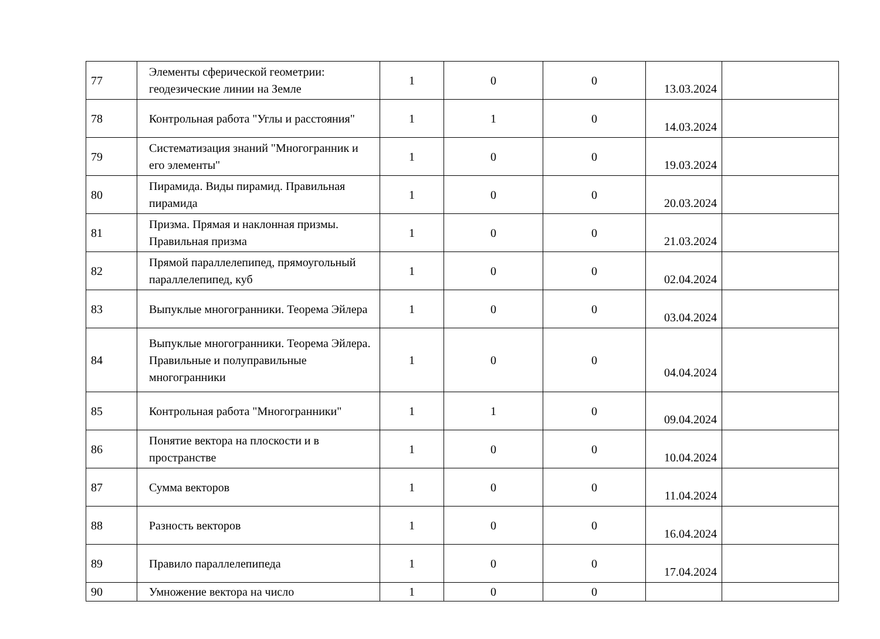| 77 | Элементы сферической геометрии: геодезические линии на Земле | 1 | 0 | 0 | 13.03.2024 | |
| 78 | Контрольная работа "Углы и расстояния" | 1 | 1 | 0 | 14.03.2024 | |
| 79 | Систематизация знаний "Многогранник и его элементы" | 1 | 0 | 0 | 19.03.2024 | |
| 80 | Пирамида. Виды пирамид. Правильная пирамида | 1 | 0 | 0 | 20.03.2024 | |
| 81 | Призма. Прямая и наклонная призмы. Правильная призма | 1 | 0 | 0 | 21.03.2024 | |
| 82 | Прямой параллелепипед, прямоугольный параллелепипед, куб | 1 | 0 | 0 | 02.04.2024 | |
| 83 | Выпуклые многогранники. Теорема Эйлера | 1 | 0 | 0 | 03.04.2024 | |
| 84 | Выпуклые многогранники. Теорема Эйлера. Правильные и полуправильные многогранники | 1 | 0 | 0 | 04.04.2024 | |
| 85 | Контрольная работа "Многогранники" | 1 | 1 | 0 | 09.04.2024 | |
| 86 | Понятие вектора на плоскости и в пространстве | 1 | 0 | 0 | 10.04.2024 | |
| 87 | Сумма векторов | 1 | 0 | 0 | 11.04.2024 | |
| 88 | Разность векторов | 1 | 0 | 0 | 16.04.2024 | |
| 89 | Правило параллелепипеда | 1 | 0 | 0 | 17.04.2024 | |
| 90 | Умножение вектора на число | 1 | 0 | 0 | | |